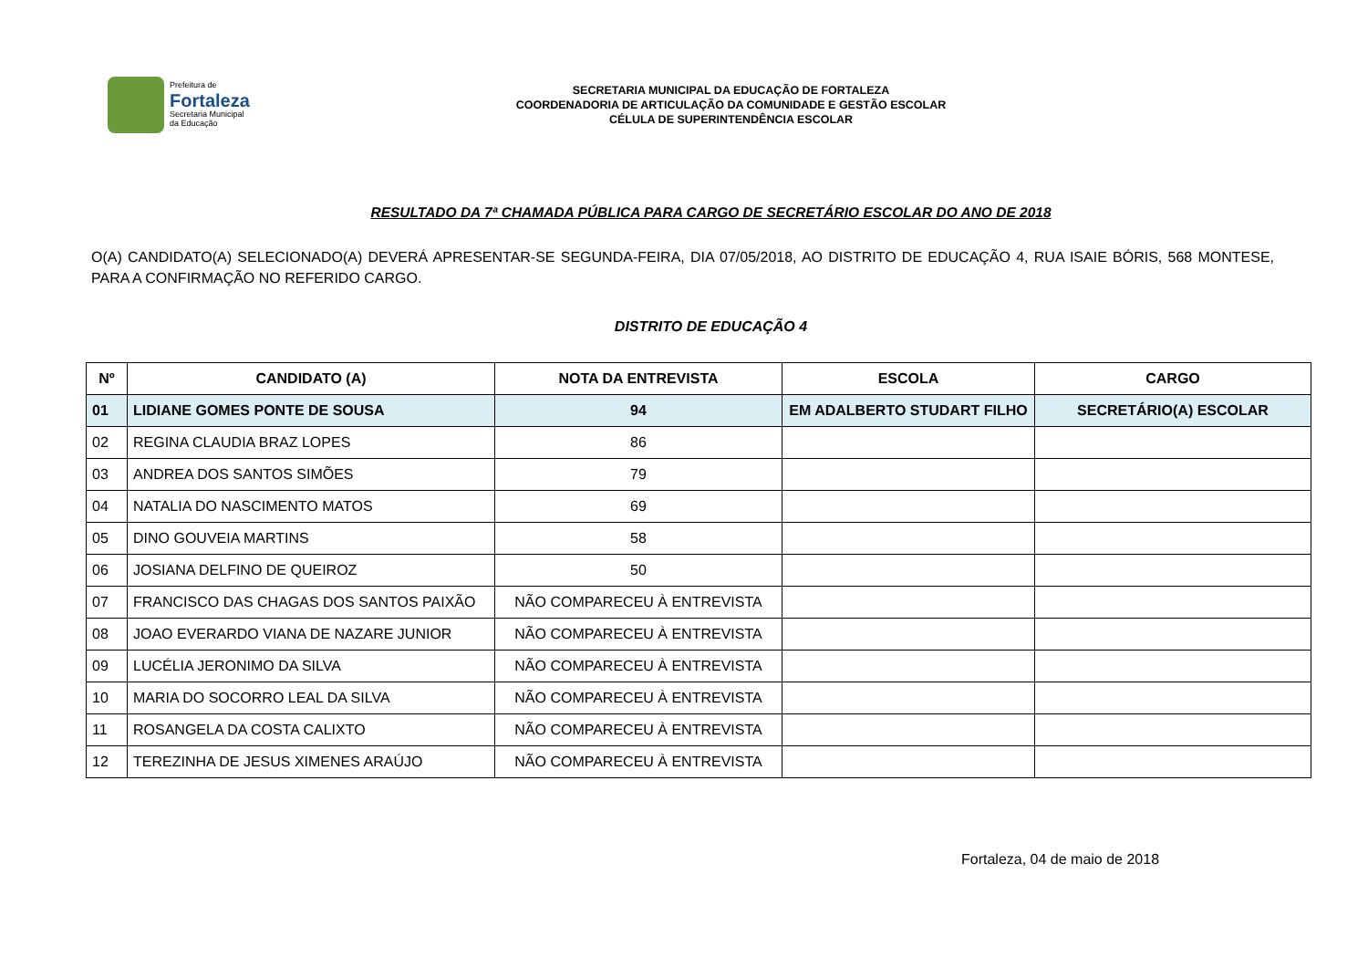Prefeitura de
Fortaleza
Secretaria Municipal
da Educação
SECRETARIA MUNICIPAL DA EDUCAÇÃO DE FORTALEZA
COORDENADORIA DE ARTICULAÇÃO DA COMUNIDADE E GESTÃO ESCOLAR
CÉLULA DE SUPERINTENDÊNCIA ESCOLAR
RESULTADO DA 7ª CHAMADA PÚBLICA PARA CARGO DE SECRETÁRIO ESCOLAR DO ANO DE 2018
O(A) CANDIDATO(A) SELECIONADO(A) DEVERÁ APRESENTAR-SE SEGUNDA-FEIRA, DIA 07/05/2018, AO DISTRITO DE EDUCAÇÃO 4, RUA ISAIE BÓRIS, 568 MONTESE, PARA A CONFIRMAÇÃO NO REFERIDO CARGO.
DISTRITO DE EDUCAÇÃO 4
| Nº | CANDIDATO (A) | NOTA DA ENTREVISTA | ESCOLA | CARGO |
| --- | --- | --- | --- | --- |
| 01 | LIDIANE GOMES PONTE DE SOUSA | 94 | EM ADALBERTO STUDART FILHO | SECRETÁRIO(A) ESCOLAR |
| 02 | REGINA CLAUDIA BRAZ LOPES | 86 | | |
| 03 | ANDREA DOS SANTOS SIMÕES | 79 | | |
| 04 | NATALIA DO NASCIMENTO MATOS | 69 | | |
| 05 | DINO GOUVEIA MARTINS | 58 | | |
| 06 | JOSIANA DELFINO DE QUEIROZ | 50 | | |
| 07 | FRANCISCO DAS CHAGAS DOS SANTOS PAIXÃO | NÃO COMPARECEU À ENTREVISTA | | |
| 08 | JOAO EVERARDO VIANA DE NAZARE JUNIOR | NÃO COMPARECEU À ENTREVISTA | | |
| 09 | LUCÉLIA JERONIMO DA SILVA | NÃO COMPARECEU À ENTREVISTA | | |
| 10 | MARIA DO SOCORRO LEAL DA SILVA | NÃO COMPARECEU À ENTREVISTA | | |
| 11 | ROSANGELA DA COSTA CALIXTO | NÃO COMPARECEU À ENTREVISTA | | |
| 12 | TEREZINHA DE JESUS XIMENES ARAÚJO | NÃO COMPARECEU À ENTREVISTA | | |
Fortaleza, 04 de maio de 2018